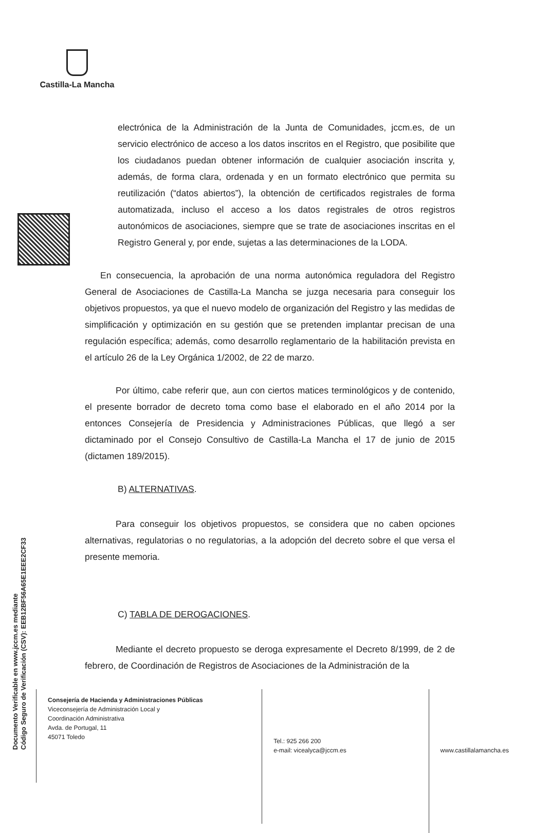Castilla-La Mancha
Documento Verificable en www.jccm.es mediante
Código Seguro de Verificación (CSV): EEB12BF56A65E1EEE2CF33
electrónica de la Administración de la Junta de Comunidades, jccm.es, de un servicio electrónico de acceso a los datos inscritos en el Registro, que posibilite que los ciudadanos puedan obtener información de cualquier asociación inscrita y, además, de forma clara, ordenada y en un formato electrónico que permita su reutilización (“datos abiertos”), la obtención de certificados registrales de forma automatizada, incluso el acceso a los datos registrales de otros registros autonómicos de asociaciones, siempre que se trate de asociaciones inscritas en el Registro General y, por ende, sujetas a las determinaciones de la LODA.
En consecuencia, la aprobación de una norma autonómica reguladora del Registro General de Asociaciones de Castilla-La Mancha se juzga necesaria para conseguir los objetivos propuestos, ya que el nuevo modelo de organización del Registro y las medidas de simplificación y optimización en su gestión que se pretenden implantar precisan de una regulación específica; además, como desarrollo reglamentario de la habilitación prevista en el artículo 26 de la Ley Orgánica 1/2002, de 22 de marzo.
Por último, cabe referir que, aun con ciertos matices terminológicos y de contenido, el presente borrador de decreto toma como base el elaborado en el año 2014 por la entonces Consejería de Presidencia y Administraciones Públicas, que llegó a ser dictaminado por el Consejo Consultivo de Castilla-La Mancha el 17 de junio de 2015 (dictamen 189/2015).
B) ALTERNATIVAS.
Para conseguir los objetivos propuestos, se considera que no caben opciones alternativas, regulatorias o no regulatorias, a la adopción del decreto sobre el que versa el presente memoria.
C) TABLA DE DEROGACIONES.
Mediante el decreto propuesto se deroga expresamente el Decreto 8/1999, de 2 de febrero, de Coordinación de Registros de Asociaciones de la Administración de la
Consejería de Hacienda y Administraciones Públicas
Viceconsejería de Administración Local y
Coordinación Administrativa
Avda. de Portugal, 11
45071 Toledo
Tel.: 925 266 200
e-mail: vicealyca@jccm.es
www.castillalamancha.es